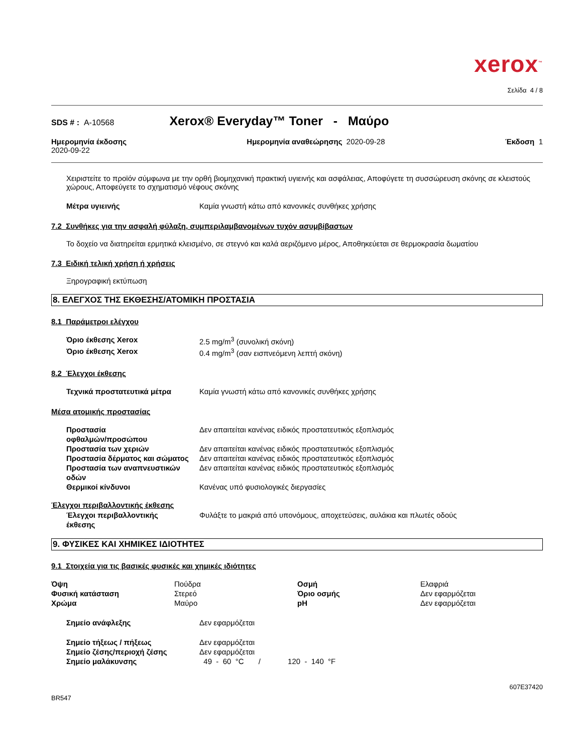xerox<sup>™</sup>
Σελίδα 4 / 8
SDS # : A-10568 Xerox® Everyday™ Toner - Μαύρο
Ημερομηνία έκδοσης
2020-09-22
Ημερομηνία αναθεώρησης 2020-09-28
Έκδοση 1
Χειριστείτε το προϊόν σύμφωνα με την ορθή βιομηχανική πρακτική υγιεινής και ασφάλειας, Αποφύγετε τη συσσώρευση σκόνης σε κλειστούς χώρους, Αποφεύγετε το σχηματισμό νέφους σκόνης
| Μέτρα υγιεινής | Καμία γνωστή κάτω από κανονικές συνθήκες χρήσης |
7.2 Συνθήκες για την ασφαλή φύλαξη, συμπεριλαμβανομένων τυχόν ασυμβίβαστων
Το δοχείο να διατηρείται ερμητικά κλεισμένο, σε στεγνό και καλά αεριζόμενο μέρος, Αποθηκεύεται σε θερμοκρασία δωματίου
7.3 Ειδική τελική χρήση ή χρήσεις
Ξηρογραφική εκτύπωση
8. ΕΛΕΓΧΟΣ ΤΗΣ ΕΚΘΕΣΗΣ/ΑΤΟΜΙΚΗ ΠΡΟΣΤΑΣΙΑ
8.1 Παράμετροι ελέγχου
| Όριο έκθεσης Xerox | 2.5 mg/m<sup>3</sup> (συνολική σκόνη) |
| Όριο έκθεσης Xerox | 0.4 mg/m<sup>3</sup> (σαν εισπνεόμενη λεπτή σκόνη) |
8.2 Έλεγχοι έκθεσης
| Τεχνικά προστατευτικά μέτρα | Καμία γνωστή κάτω από κανονικές συνθήκες χρήσης |
Μέσα ατομικής προστασίας
| Προστασία οφθαλμών/προσώπου | Δεν απαιτείται κανένας ειδικός προστατευτικός εξοπλισμός |
| Προστασία των χεριών | Δεν απαιτείται κανένας ειδικός προστατευτικός εξοπλισμός |
| Προστασία δέρματος και σώματος | Δεν απαιτείται κανένας ειδικός προστατευτικός εξοπλισμός |
| Προστασία των αναπνευστικών οδών | Δεν απαιτείται κανένας ειδικός προστατευτικός εξοπλισμός |
| Θερμικοί κίνδυνοι | Κανένας υπό φυσιολογικές διεργασίες |
Έλεγχοι περιβαλλοντικής έκθεσης
| Έλεγχοι περιβαλλοντικής έκθεσης | Φυλάξτε το μακριά από υπονόμους, αποχετεύσεις, αυλάκια και πλωτές οδούς |
9. ΦΥΣΙΚΕΣ ΚΑΙ ΧΗΜΙΚΕΣ ΙΔΙΟΤΗΤΕΣ
9.1 Στοιχεία για τις βασικές φυσικές και χημικές ιδιότητες
| Όψη | Πούδρα | Οσμή | Ελαφριά |
| Φυσική κατάσταση | Στερεό | Όριο οσμής | Δεν εφαρμόζεται |
| Χρώμα | Μαύρο | pH | Δεν εφαρμόζεται |
| Σημείο ανάφλεξης | Δεν εφαρμόζεται |
| Σημείο τήξεως / πήξεως | Δεν εφαρμόζεται |
| Σημείο ζέσης/περιοχή ζέσης | Δεν εφαρμόζεται |
| Σημείο μαλάκυνσης | 49 - 60 °C / 120 - 140 °F |
BR547 607E37420